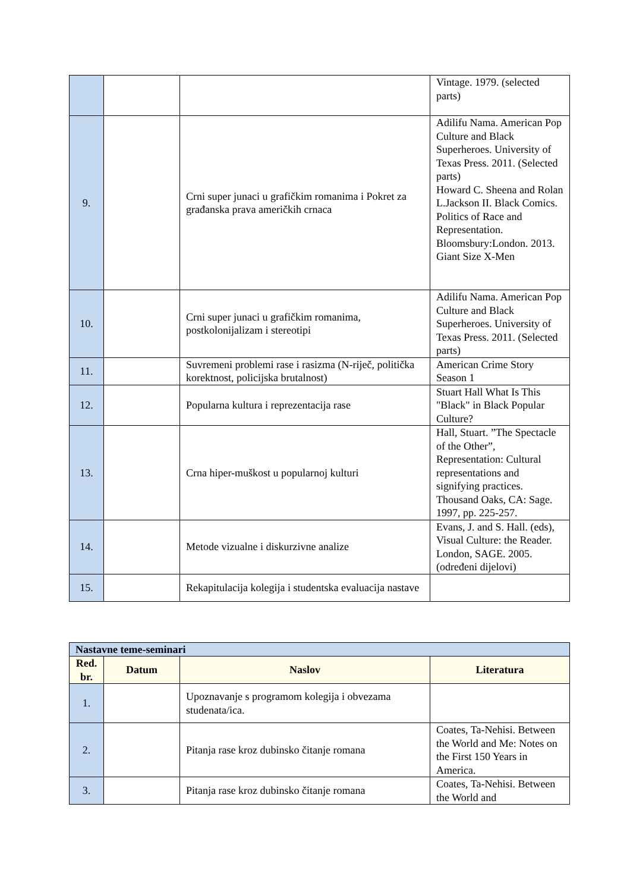| | | | Vintage. 1979. (selected parts) |
| 9. | | Crni super junaci u grafičkim romanima i Pokret za građanska prava američkih crnaca | Adilifu Nama. American Pop Culture and Black Superheroes. University of Texas Press. 2011. (Selected parts) Howard C. Sheena and Rolan L.Jackson II. Black Comics. Politics of Race and Representation. Bloomsbury:London. 2013. Giant Size X-Men |
| 10. | | Crni super junaci u grafičkim romanima, postkolonijalizam i stereotipi | Adilifu Nama. American Pop Culture and Black Superheroes. University of Texas Press. 2011. (Selected parts) |
| 11. | | Suvremeni problemi rase i rasizma (N-riječ, politička korektnost, policijska brutalnost) | American Crime Story Season 1 |
| 12. | | Popularna kultura i reprezentacija rase | Stuart Hall What Is This "Black" in Black Popular Culture? |
| 13. | | Crna hiper-muškost u popularnoj kulturi | Hall, Stuart. ”The Spectacle of the Other”, Representation: Cultural representations and signifying practices. Thousand Oaks, CA: Sage. 1997, pp. 225-257. |
| 14. | | Metode vizualne i diskurzivne analize | Evans, J. and S. Hall. (eds), Visual Culture: the Reader. London, SAGE. 2005. (određeni dijelovi) |
| 15. | | Rekapitulacija kolegija i studentska evaluacija nastave | |
| Nastavne teme-seminari | | | |
| --- | --- | --- | --- |
| Red. br. | Datum | Naslov | Literatura |
| 1. | | Upoznavanje s programom kolegija i obvezama studenata/ica. | |
| 2. | | Pitanja rase kroz dubinsko čitanje romana | Coates, Ta-Nehisi. Between the World and Me: Notes on the First 150 Years in America. |
| 3. | | Pitanja rase kroz dubinsko čitanje romana | Coates, Ta-Nehisi. Between the World and |